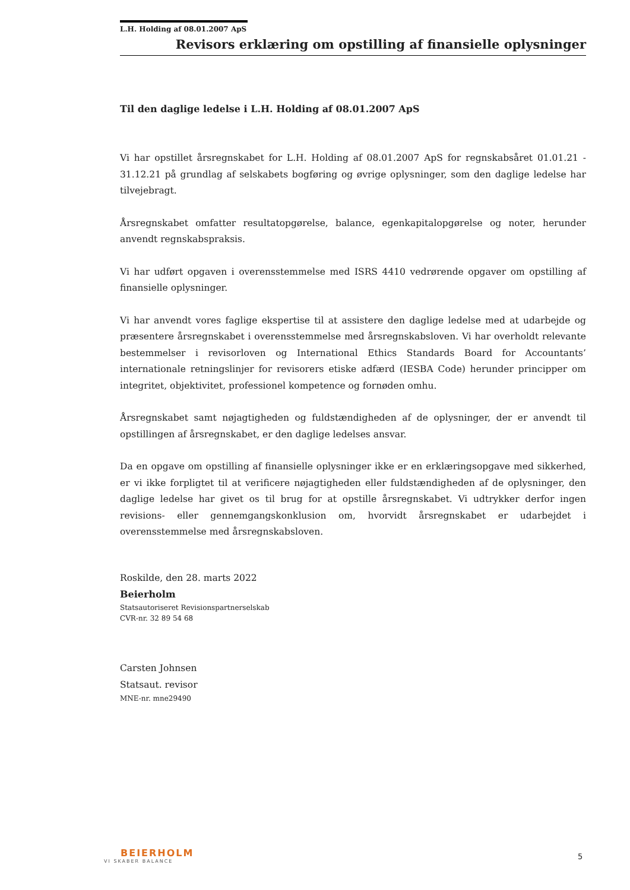L.H. Holding af 08.01.2007 ApS
Revisors erklæring om opstilling af finansielle oplysninger
Til den daglige ledelse i L.H. Holding af 08.01.2007 ApS
Vi har opstillet årsregnskabet for L.H. Holding af 08.01.2007 ApS for regnskabsåret 01.01.21 - 31.12.21 på grundlag af selskabets bogføring og øvrige oplysninger, som den daglige ledelse har tilvejebragt.
Årsregnskabet omfatter resultatopgørelse, balance, egenkapitalopgørelse og noter, herunder anvendt regnskabspraksis.
Vi har udført opgaven i overensstemmelse med ISRS 4410 vedrørende opgaver om opstilling af finansielle oplysninger.
Vi har anvendt vores faglige ekspertise til at assistere den daglige ledelse med at udarbejde og præsentere årsregnskabet i overensstemmelse med årsregnskabsloven. Vi har overholdt relevante bestemmelser i revisorloven og International Ethics Standards Board for Accountants’ internationale retningslinjer for revisorers etiske adfærd (IESBA Code) herunder principper om integritet, objektivitet, professionel kompetence og fornøden omhu.
Årsregnskabet samt nøjagtigheden og fuldstændigheden af de oplysninger, der er anvendt til opstillingen af årsregnskabet, er den daglige ledelses ansvar.
Da en opgave om opstilling af finansielle oplysninger ikke er en erklæringsopgave med sikkerhed, er vi ikke forpligtet til at verificere nøjagtigheden eller fuldstændigheden af de oplysninger, den daglige ledelse har givet os til brug for at opstille årsregnskabet. Vi udtrykker derfor ingen revisions- eller gennemgangskonklusion om, hvorvidt årsregnskabet er udarbejdet i overensstemmelse med årsregnskabsloven.
Roskilde, den 28. marts 2022
Beierholm
Statsautoriseret Revisionspartnerselskab
CVR-nr. 32 89 54 68
Carsten Johnsen
Statsaut. revisor
MNE-nr. mne29490
BEIERHOLM
VI SKABER BALANCE
5